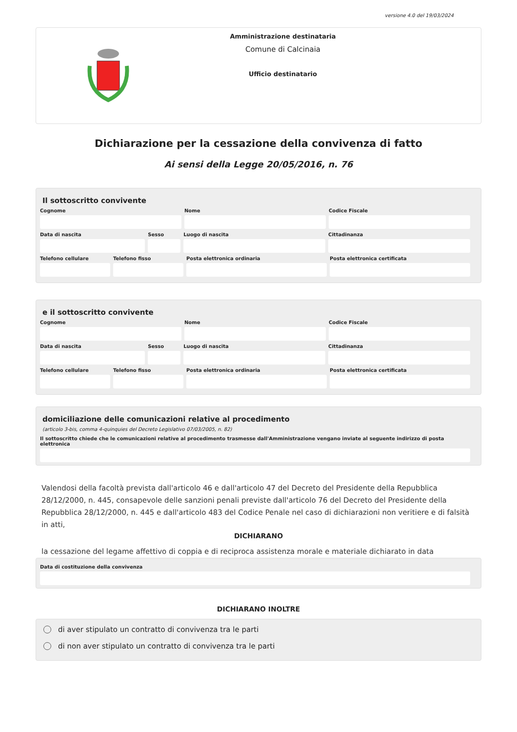versione 4.0 del 19/03/2024
Amministrazione destinataria
Comune di Calcinaia
Ufficio destinatario
Dichiarazione per la cessazione della convivenza di fatto
Ai sensi della Legge 20/05/2016, n. 76
Il sottoscritto convivente
Cognome Nome Codice Fiscale
Data di nascita Sesso Luogo di nascita Cittadinanza
Telefono cellulare Telefono fisso Posta elettronica ordinaria Posta elettronica certificata
e il sottoscritto convivente
Cognome Nome Codice Fiscale
Data di nascita Sesso Luogo di nascita Cittadinanza
Telefono cellulare Telefono fisso Posta elettronica ordinaria Posta elettronica certificata
domiciliazione delle comunicazioni relative al procedimento
(articolo 3-bis, comma 4-quinquies del Decreto Legislativo 07/03/2005, n. 82)
Il sottoscritto chiede che le comunicazioni relative al procedimento trasmesse dall'Amministrazione vengano inviate al seguente indirizzo di posta elettronica
Valendosi della facoltà prevista dall'articolo 46 e dall'articolo 47 del Decreto del Presidente della Repubblica 28/12/2000, n. 445, consapevole delle sanzioni penali previste dall'articolo 76 del Decreto del Presidente della Repubblica 28/12/2000, n. 445 e dall'articolo 483 del Codice Penale nel caso di dichiarazioni non veritiere e di falsità in atti,
DICHIARANO
la cessazione del legame affettivo di coppia e di reciproca assistenza morale e materiale dichiarato in data
Data di costituzione della convivenza
DICHIARANO INOLTRE
di aver stipulato un contratto di convivenza tra le parti
di non aver stipulato un contratto di convivenza tra le parti